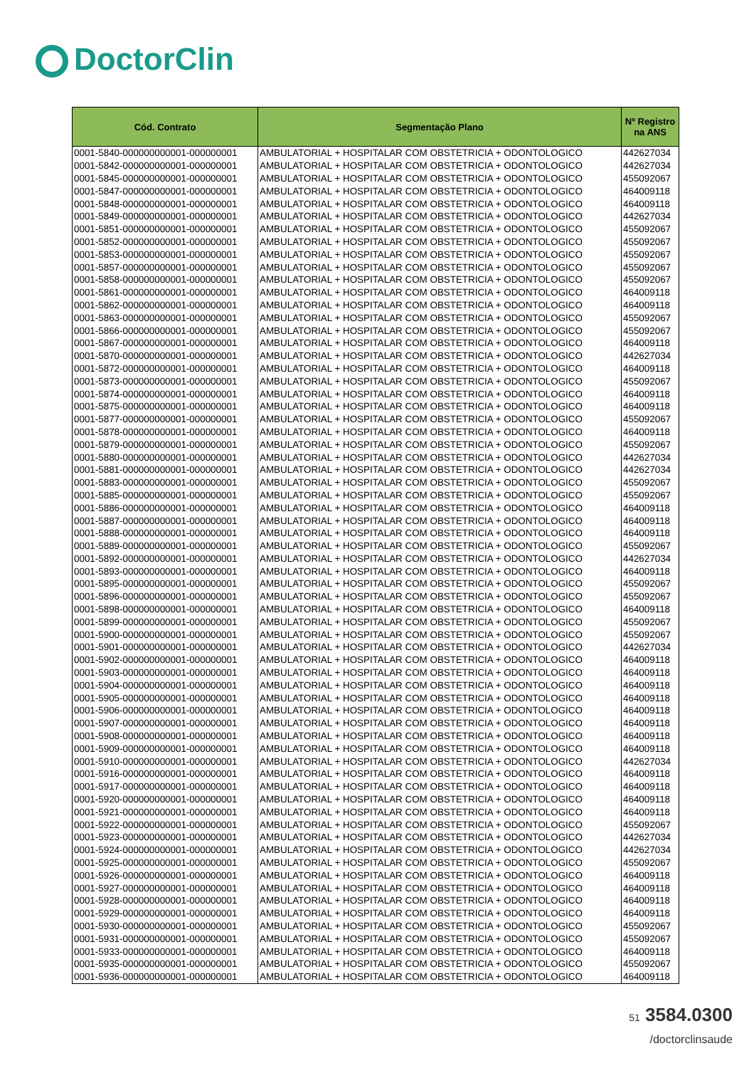DoctorClin
| Cód. Contrato | Segmentação Plano | Nº Registro na ANS |
| --- | --- | --- |
| 0001-5840-000000000001-000000001 | AMBULATORIAL + HOSPITALAR COM OBSTETRICIA + ODONTOLOGICO | 442627034 |
| 0001-5842-000000000001-000000001 | AMBULATORIAL + HOSPITALAR COM OBSTETRICIA + ODONTOLOGICO | 442627034 |
| 0001-5845-000000000001-000000001 | AMBULATORIAL + HOSPITALAR COM OBSTETRICIA + ODONTOLOGICO | 455092067 |
| 0001-5847-000000000001-000000001 | AMBULATORIAL + HOSPITALAR COM OBSTETRICIA + ODONTOLOGICO | 464009118 |
| 0001-5848-000000000001-000000001 | AMBULATORIAL + HOSPITALAR COM OBSTETRICIA + ODONTOLOGICO | 464009118 |
| 0001-5849-000000000001-000000001 | AMBULATORIAL + HOSPITALAR COM OBSTETRICIA + ODONTOLOGICO | 442627034 |
| 0001-5851-000000000001-000000001 | AMBULATORIAL + HOSPITALAR COM OBSTETRICIA + ODONTOLOGICO | 455092067 |
| 0001-5852-000000000001-000000001 | AMBULATORIAL + HOSPITALAR COM OBSTETRICIA + ODONTOLOGICO | 455092067 |
| 0001-5853-000000000001-000000001 | AMBULATORIAL + HOSPITALAR COM OBSTETRICIA + ODONTOLOGICO | 455092067 |
| 0001-5857-000000000001-000000001 | AMBULATORIAL + HOSPITALAR COM OBSTETRICIA + ODONTOLOGICO | 455092067 |
| 0001-5858-000000000001-000000001 | AMBULATORIAL + HOSPITALAR COM OBSTETRICIA + ODONTOLOGICO | 455092067 |
| 0001-5861-000000000001-000000001 | AMBULATORIAL + HOSPITALAR COM OBSTETRICIA + ODONTOLOGICO | 464009118 |
| 0001-5862-000000000001-000000001 | AMBULATORIAL + HOSPITALAR COM OBSTETRICIA + ODONTOLOGICO | 464009118 |
| 0001-5863-000000000001-000000001 | AMBULATORIAL + HOSPITALAR COM OBSTETRICIA + ODONTOLOGICO | 455092067 |
| 0001-5866-000000000001-000000001 | AMBULATORIAL + HOSPITALAR COM OBSTETRICIA + ODONTOLOGICO | 455092067 |
| 0001-5867-000000000001-000000001 | AMBULATORIAL + HOSPITALAR COM OBSTETRICIA + ODONTOLOGICO | 464009118 |
| 0001-5870-000000000001-000000001 | AMBULATORIAL + HOSPITALAR COM OBSTETRICIA + ODONTOLOGICO | 442627034 |
| 0001-5872-000000000001-000000001 | AMBULATORIAL + HOSPITALAR COM OBSTETRICIA + ODONTOLOGICO | 464009118 |
| 0001-5873-000000000001-000000001 | AMBULATORIAL + HOSPITALAR COM OBSTETRICIA + ODONTOLOGICO | 455092067 |
| 0001-5874-000000000001-000000001 | AMBULATORIAL + HOSPITALAR COM OBSTETRICIA + ODONTOLOGICO | 464009118 |
| 0001-5875-000000000001-000000001 | AMBULATORIAL + HOSPITALAR COM OBSTETRICIA + ODONTOLOGICO | 464009118 |
| 0001-5877-000000000001-000000001 | AMBULATORIAL + HOSPITALAR COM OBSTETRICIA + ODONTOLOGICO | 455092067 |
| 0001-5878-000000000001-000000001 | AMBULATORIAL + HOSPITALAR COM OBSTETRICIA + ODONTOLOGICO | 464009118 |
| 0001-5879-000000000001-000000001 | AMBULATORIAL + HOSPITALAR COM OBSTETRICIA + ODONTOLOGICO | 455092067 |
| 0001-5880-000000000001-000000001 | AMBULATORIAL + HOSPITALAR COM OBSTETRICIA + ODONTOLOGICO | 442627034 |
| 0001-5881-000000000001-000000001 | AMBULATORIAL + HOSPITALAR COM OBSTETRICIA + ODONTOLOGICO | 442627034 |
| 0001-5883-000000000001-000000001 | AMBULATORIAL + HOSPITALAR COM OBSTETRICIA + ODONTOLOGICO | 455092067 |
| 0001-5885-000000000001-000000001 | AMBULATORIAL + HOSPITALAR COM OBSTETRICIA + ODONTOLOGICO | 455092067 |
| 0001-5886-000000000001-000000001 | AMBULATORIAL + HOSPITALAR COM OBSTETRICIA + ODONTOLOGICO | 464009118 |
| 0001-5887-000000000001-000000001 | AMBULATORIAL + HOSPITALAR COM OBSTETRICIA + ODONTOLOGICO | 464009118 |
| 0001-5888-000000000001-000000001 | AMBULATORIAL + HOSPITALAR COM OBSTETRICIA + ODONTOLOGICO | 464009118 |
| 0001-5889-000000000001-000000001 | AMBULATORIAL + HOSPITALAR COM OBSTETRICIA + ODONTOLOGICO | 455092067 |
| 0001-5892-000000000001-000000001 | AMBULATORIAL + HOSPITALAR COM OBSTETRICIA + ODONTOLOGICO | 442627034 |
| 0001-5893-000000000001-000000001 | AMBULATORIAL + HOSPITALAR COM OBSTETRICIA + ODONTOLOGICO | 464009118 |
| 0001-5895-000000000001-000000001 | AMBULATORIAL + HOSPITALAR COM OBSTETRICIA + ODONTOLOGICO | 455092067 |
| 0001-5896-000000000001-000000001 | AMBULATORIAL + HOSPITALAR COM OBSTETRICIA + ODONTOLOGICO | 455092067 |
| 0001-5898-000000000001-000000001 | AMBULATORIAL + HOSPITALAR COM OBSTETRICIA + ODONTOLOGICO | 464009118 |
| 0001-5899-000000000001-000000001 | AMBULATORIAL + HOSPITALAR COM OBSTETRICIA + ODONTOLOGICO | 455092067 |
| 0001-5900-000000000001-000000001 | AMBULATORIAL + HOSPITALAR COM OBSTETRICIA + ODONTOLOGICO | 455092067 |
| 0001-5901-000000000001-000000001 | AMBULATORIAL + HOSPITALAR COM OBSTETRICIA + ODONTOLOGICO | 442627034 |
| 0001-5902-000000000001-000000001 | AMBULATORIAL + HOSPITALAR COM OBSTETRICIA + ODONTOLOGICO | 464009118 |
| 0001-5903-000000000001-000000001 | AMBULATORIAL + HOSPITALAR COM OBSTETRICIA + ODONTOLOGICO | 464009118 |
| 0001-5904-000000000001-000000001 | AMBULATORIAL + HOSPITALAR COM OBSTETRICIA + ODONTOLOGICO | 464009118 |
| 0001-5905-000000000001-000000001 | AMBULATORIAL + HOSPITALAR COM OBSTETRICIA + ODONTOLOGICO | 464009118 |
| 0001-5906-000000000001-000000001 | AMBULATORIAL + HOSPITALAR COM OBSTETRICIA + ODONTOLOGICO | 464009118 |
| 0001-5907-000000000001-000000001 | AMBULATORIAL + HOSPITALAR COM OBSTETRICIA + ODONTOLOGICO | 464009118 |
| 0001-5908-000000000001-000000001 | AMBULATORIAL + HOSPITALAR COM OBSTETRICIA + ODONTOLOGICO | 464009118 |
| 0001-5909-000000000001-000000001 | AMBULATORIAL + HOSPITALAR COM OBSTETRICIA + ODONTOLOGICO | 464009118 |
| 0001-5910-000000000001-000000001 | AMBULATORIAL + HOSPITALAR COM OBSTETRICIA + ODONTOLOGICO | 442627034 |
| 0001-5916-000000000001-000000001 | AMBULATORIAL + HOSPITALAR COM OBSTETRICIA + ODONTOLOGICO | 464009118 |
| 0001-5917-000000000001-000000001 | AMBULATORIAL + HOSPITALAR COM OBSTETRICIA + ODONTOLOGICO | 464009118 |
| 0001-5920-000000000001-000000001 | AMBULATORIAL + HOSPITALAR COM OBSTETRICIA + ODONTOLOGICO | 464009118 |
| 0001-5921-000000000001-000000001 | AMBULATORIAL + HOSPITALAR COM OBSTETRICIA + ODONTOLOGICO | 464009118 |
| 0001-5922-000000000001-000000001 | AMBULATORIAL + HOSPITALAR COM OBSTETRICIA + ODONTOLOGICO | 455092067 |
| 0001-5923-000000000001-000000001 | AMBULATORIAL + HOSPITALAR COM OBSTETRICIA + ODONTOLOGICO | 442627034 |
| 0001-5924-000000000001-000000001 | AMBULATORIAL + HOSPITALAR COM OBSTETRICIA + ODONTOLOGICO | 442627034 |
| 0001-5925-000000000001-000000001 | AMBULATORIAL + HOSPITALAR COM OBSTETRICIA + ODONTOLOGICO | 455092067 |
| 0001-5926-000000000001-000000001 | AMBULATORIAL + HOSPITALAR COM OBSTETRICIA + ODONTOLOGICO | 464009118 |
| 0001-5927-000000000001-000000001 | AMBULATORIAL + HOSPITALAR COM OBSTETRICIA + ODONTOLOGICO | 464009118 |
| 0001-5928-000000000001-000000001 | AMBULATORIAL + HOSPITALAR COM OBSTETRICIA + ODONTOLOGICO | 464009118 |
| 0001-5929-000000000001-000000001 | AMBULATORIAL + HOSPITALAR COM OBSTETRICIA + ODONTOLOGICO | 464009118 |
| 0001-5930-000000000001-000000001 | AMBULATORIAL + HOSPITALAR COM OBSTETRICIA + ODONTOLOGICO | 455092067 |
| 0001-5931-000000000001-000000001 | AMBULATORIAL + HOSPITALAR COM OBSTETRICIA + ODONTOLOGICO | 455092067 |
| 0001-5933-000000000001-000000001 | AMBULATORIAL + HOSPITALAR COM OBSTETRICIA + ODONTOLOGICO | 464009118 |
| 0001-5935-000000000001-000000001 | AMBULATORIAL + HOSPITALAR COM OBSTETRICIA + ODONTOLOGICO | 455092067 |
| 0001-5936-000000000001-000000001 | AMBULATORIAL + HOSPITALAR COM OBSTETRICIA + ODONTOLOGICO | 464009118 |
51 3584.0300
/doctorclinsaude